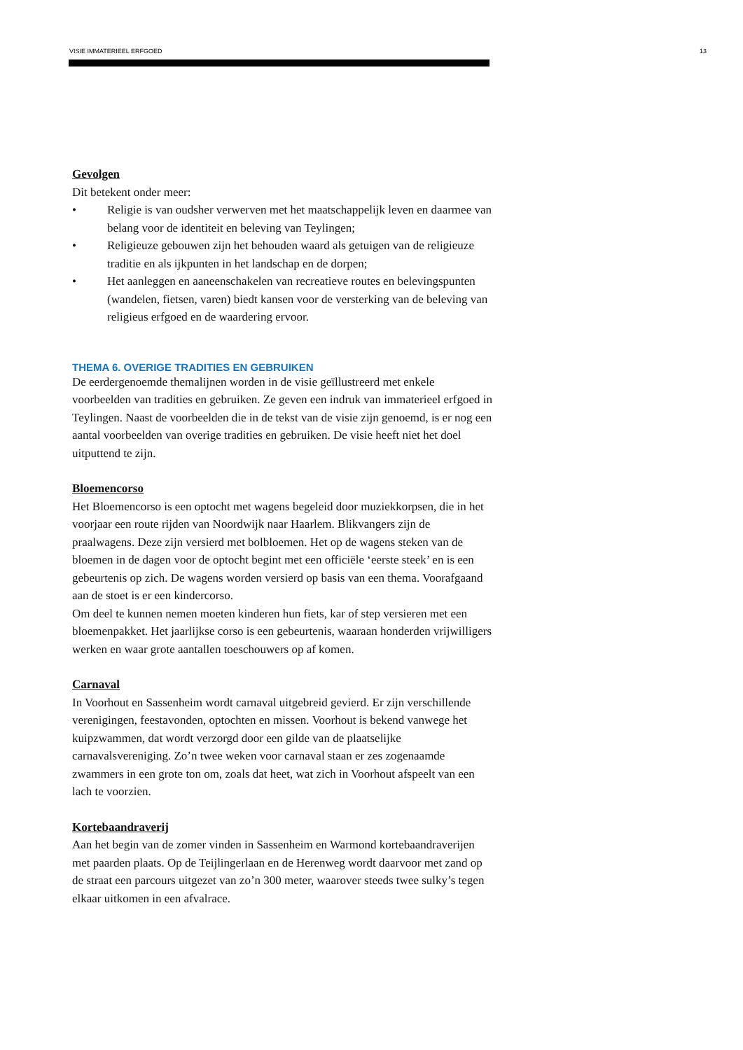VISIE IMMATERIEEL ERFGOED 13
Gevolgen
Dit betekent onder meer:
• Religie is van oudsher verwerven met het maatschappelijk leven en daarmee van belang voor de identiteit en beleving van Teylingen;
• Religieuze gebouwen zijn het behouden waard als getuigen van de religieuze traditie en als ijkpunten in het landschap en de dorpen;
• Het aanleggen en aaneenschakelen van recreatieve routes en belevingspunten (wandelen, fietsen, varen) biedt kansen voor de versterking van de beleving van religieus erfgoed en de waardering ervoor.
THEMA 6. OVERIGE TRADITIES EN GEBRUIKEN
De eerdergenoemde themalijnen worden in de visie geïllustreerd met enkele voorbeelden van tradities en gebruiken. Ze geven een indruk van immaterieel erfgoed in Teylingen. Naast de voorbeelden die in de tekst van de visie zijn genoemd, is er nog een aantal voorbeelden van overige tradities en gebruiken. De visie heeft niet het doel uitputtend te zijn.
Bloemencorso
Het Bloemencorso is een optocht met wagens begeleid door muziekkorpsen, die in het voorjaar een route rijden van Noordwijk naar Haarlem. Blikvangers zijn de praalwagens. Deze zijn versierd met bolbloemen. Het op de wagens steken van de bloemen in de dagen voor de optocht begint met een officiële ‘eerste steek’ en is een gebeurtenis op zich. De wagens worden versierd op basis van een thema. Voorafgaand aan de stoet is er een kindercorso.
Om deel te kunnen nemen moeten kinderen hun fiets, kar of step versieren met een bloemenpakket. Het jaarlijkse corso is een gebeurtenis, waaraan honderden vrijwilligers werken en waar grote aantallen toeschouwers op af komen.
Carnaval
In Voorhout en Sassenheim wordt carnaval uitgebreid gevierd. Er zijn verschillende verenigingen, feestavonden, optochten en missen. Voorhout is bekend vanwege het kuipzwammen, dat wordt verzorgd door een gilde van de plaatselijke carnavalsvereniging. Zo’n twee weken voor carnaval staan er zes zogenaamde zwammers in een grote ton om, zoals dat heet, wat zich in Voorhout afspeelt van een lach te voorzien.
Kortebaandraverij
Aan het begin van de zomer vinden in Sassenheim en Warmond kortebaandraverijen met paarden plaats. Op de Teijlingerlaan en de Herenweg wordt daarvoor met zand op de straat een parcours uitgezet van zo’n 300 meter, waarover steeds twee sulky’s tegen elkaar uitkomen in een afvalrace.